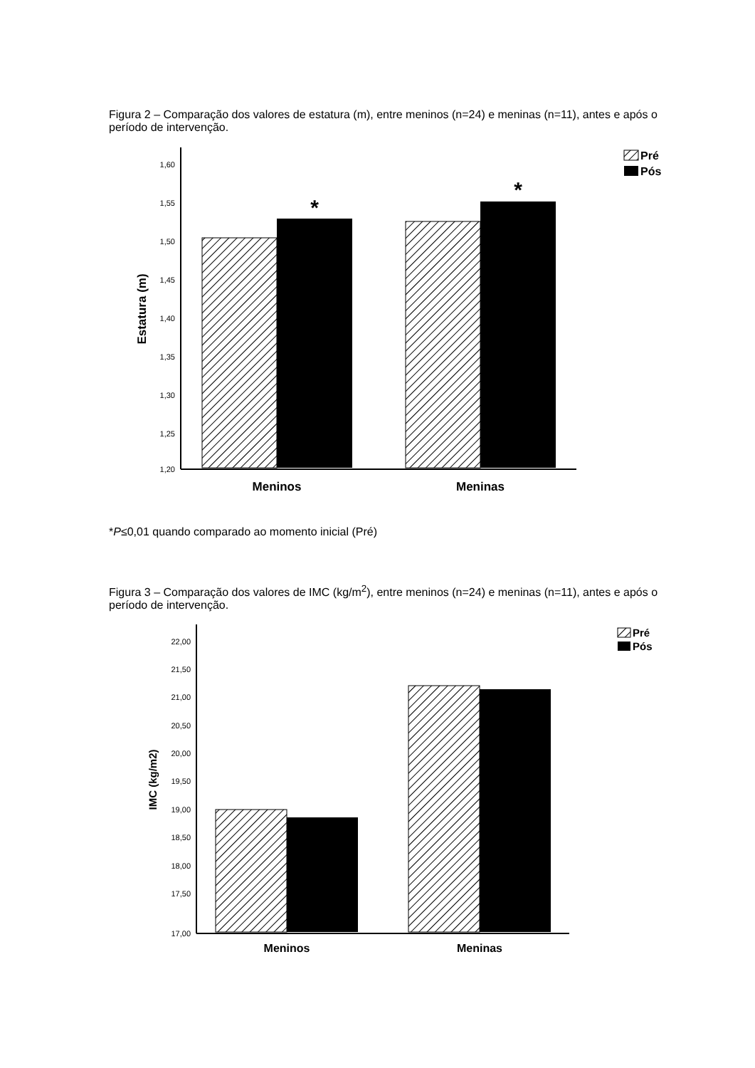Figura 2 – Comparação dos valores de estatura (m), entre meninos (n=24) e meninas (n=11), antes e após o período de intervenção.
1,60
1,55
1,50
1,45
1,40
1,35
1,30
1,25
1,20
Estatura (m)
*
*
Meninos
Meninas
Pré
Pós
*P≤0,01 quando comparado ao momento inicial (Pré)
Figura 3 – Comparação dos valores de IMC (kg/m<sup>2</sup>), entre meninos (n=24) e meninas (n=11), antes e após o período de intervenção.
22,00
21,50
21,00
20,50
20,00
19,50
19,00
18,50
18,00
17,50
17,00
IMC (kg/m2)
Meninos
Meninas
Pré
Pós